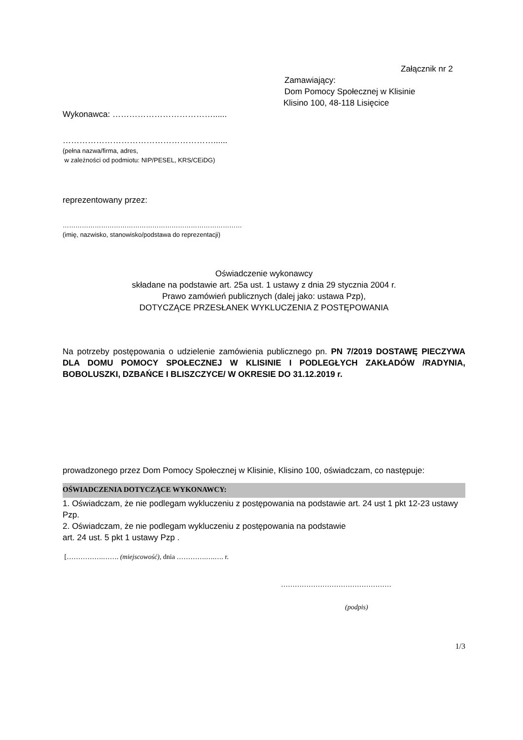Załącznik nr 2
Zamawiający:
Dom Pomocy Społecznej w Klisinie
Klisino 100, 48-118 Lisięcice
Wykonawca: ………………………………......
………………………………………………......
(pełna nazwa/firma, adres,
w zależności od podmiotu: NIP/PESEL, KRS/CEiDG)
reprezentowany przez:
…………………………………………………………………………
(imię, nazwisko, stanowisko/podstawa do reprezentacji)
Oświadczenie wykonawcy
składane na podstawie art. 25a ust. 1 ustawy z dnia 29 stycznia 2004 r.
Prawo zamówień publicznych (dalej jako: ustawa Pzp),
DOTYCZĄCE PRZESŁANEK WYKLUCZENIA Z POSTĘPOWANIA
Na potrzeby postępowania o udzielenie zamówienia publicznego pn. PN 7/2019 DOSTAWĘ PIECZYWA DLA DOMU POMOCY SPOŁECZNEJ W KLISINIE I PODLEGŁYCH ZAKŁADÓW /RADYNIA, BOBOLUSZKI, DZBAŃCE I BLISZCZYCE/ W OKRESIE DO 31.12.2019 r.
prowadzonego przez Dom Pomocy Społecznej w Klisinie, Klisino 100, oświadczam, co następuje:
OŚWIADCZENIA DOTYCZĄCE WYKONAWCY:
1. Oświadczam, że nie podlegam wykluczeniu z postępowania na podstawie art. 24 ust 1 pkt 12-23 ustawy Pzp.
2. Oświadczam, że nie podlegam wykluczeniu z postępowania na podstawie
art. 24 ust. 5 pkt 1 ustawy Pzp .
[…………….……. (miejscowość), dnia ………….….…. r.
…………………………………………
(podpis)
1/3